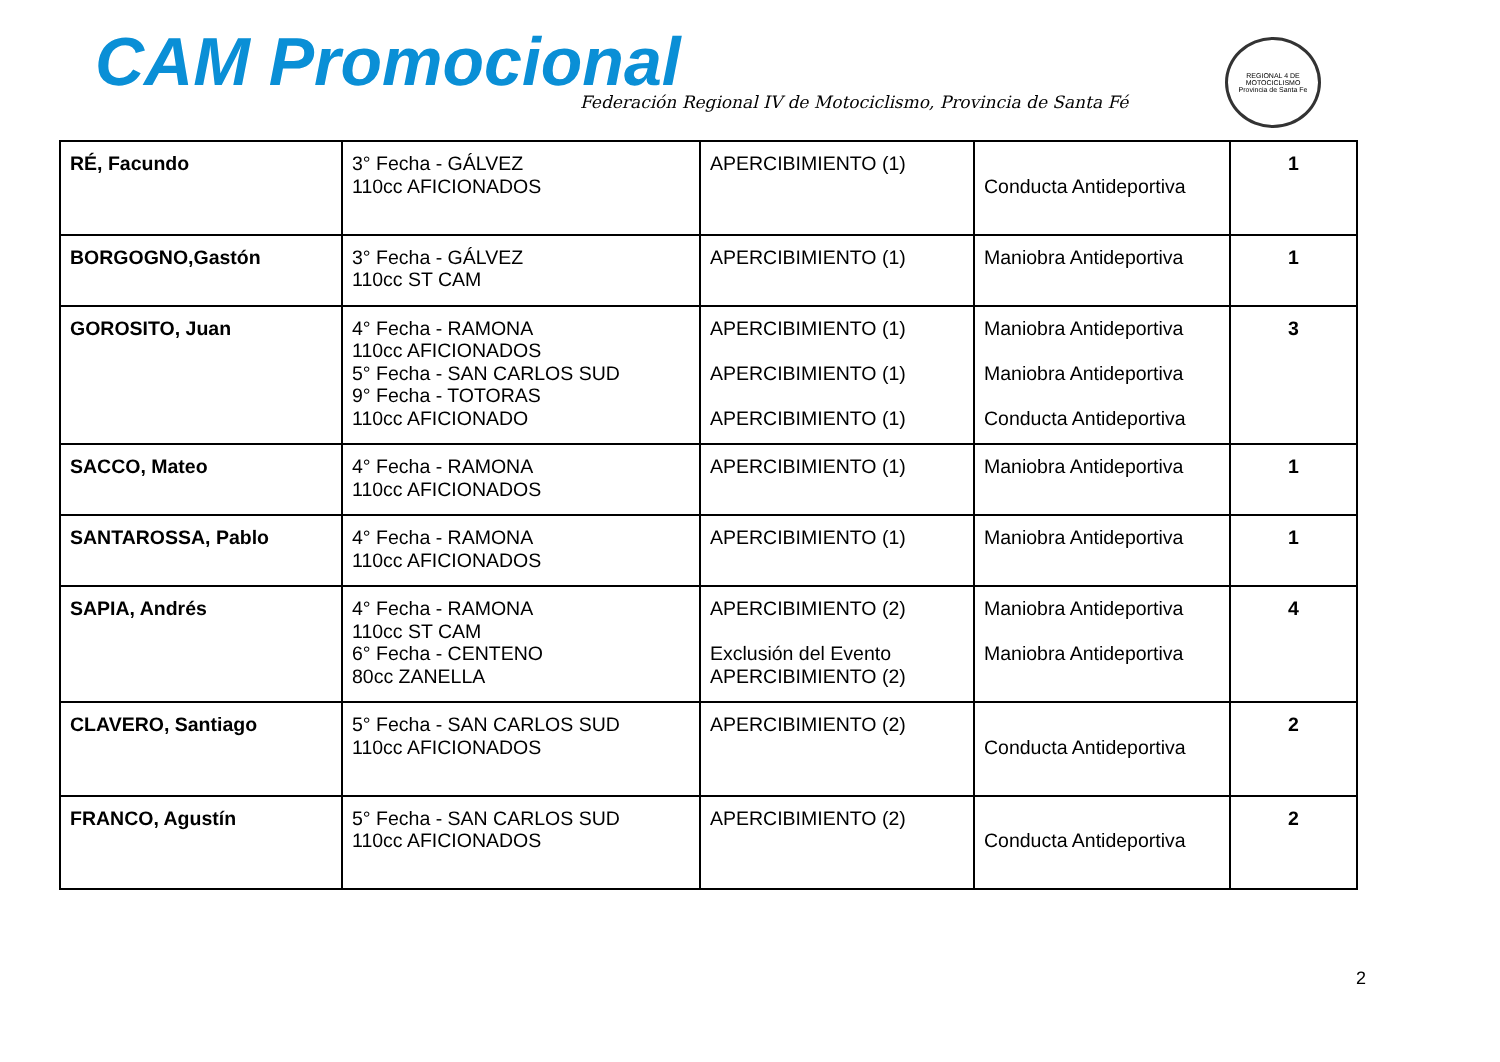CAM Promocional
Federación Regional IV de Motociclismo, Provincia de Santa Fé
REGIONAL 4 DE MOTOCICLISMO
Provincia de Santa Fe
| RÉ, Facundo | 3° Fecha - GÁLVEZ 110cc AFICIONADOS | APERCIBIMIENTO (1) | Conducta Antideportiva | 1 |
| BORGOGNO,Gastón | 3° Fecha - GÁLVEZ 110cc ST CAM | APERCIBIMIENTO (1) | Maniobra Antideportiva | 1 |
| GOROSITO, Juan | 4° Fecha - RAMONA 110cc AFICIONADOS 5° Fecha - SAN CARLOS SUD 9° Fecha - TOTORAS 110cc AFICIONADO | APERCIBIMIENTO (1) APERCIBIMIENTO (1) APERCIBIMIENTO (1) | Maniobra Antideportiva Maniobra Antideportiva Conducta Antideportiva | 3 |
| SACCO, Mateo | 4° Fecha - RAMONA 110cc AFICIONADOS | APERCIBIMIENTO (1) | Maniobra Antideportiva | 1 |
| SANTAROSSA, Pablo | 4° Fecha - RAMONA 110cc AFICIONADOS | APERCIBIMIENTO (1) | Maniobra Antideportiva | 1 |
| SAPIA, Andrés | 4° Fecha - RAMONA 110cc ST CAM 6° Fecha - CENTENO 80cc ZANELLA | APERCIBIMIENTO (2) Exclusión del Evento APERCIBIMIENTO (2) | Maniobra Antideportiva Maniobra Antideportiva | 4 |
| CLAVERO, Santiago | 5° Fecha - SAN CARLOS SUD 110cc AFICIONADOS | APERCIBIMIENTO (2) | Conducta Antideportiva | 2 |
| FRANCO, Agustín | 5° Fecha - SAN CARLOS SUD 110cc AFICIONADOS | APERCIBIMIENTO (2) | Conducta Antideportiva | 2 |
2